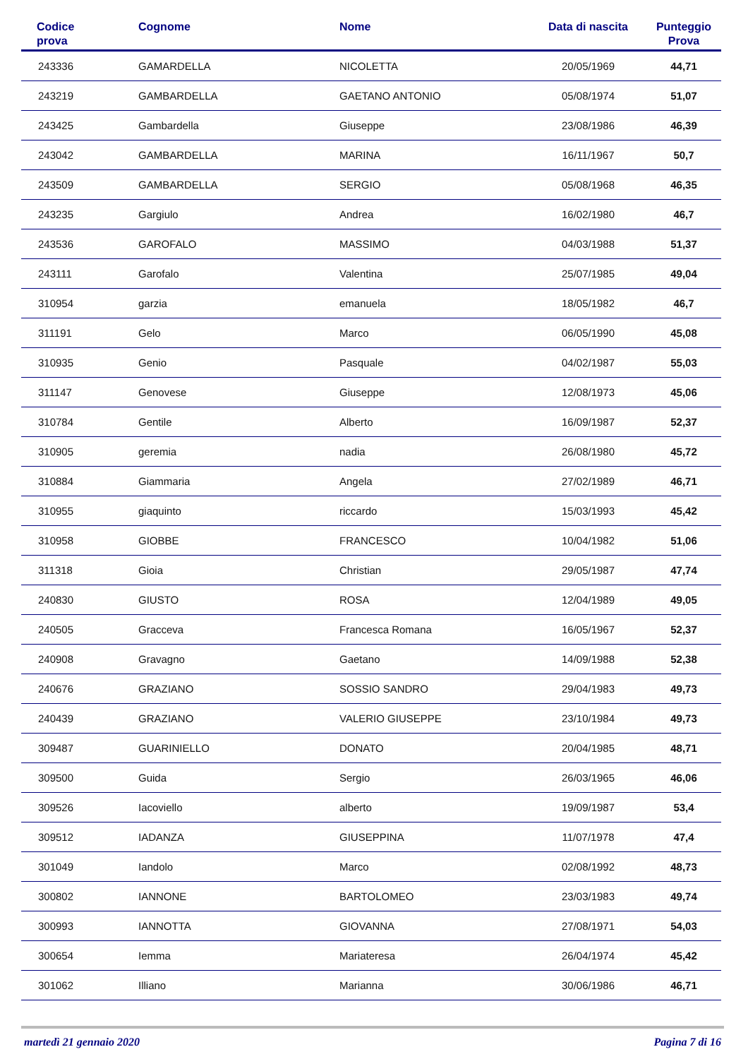| Codice prova | Cognome | Nome | Data di nascita | Punteggio Prova |
| --- | --- | --- | --- | --- |
| 243336 | GAMARDELLA | NICOLETTA | 20/05/1969 | 44,71 |
| 243219 | GAMBARDELLA | GAETANO ANTONIO | 05/08/1974 | 51,07 |
| 243425 | Gambardella | Giuseppe | 23/08/1986 | 46,39 |
| 243042 | GAMBARDELLA | MARINA | 16/11/1967 | 50,7 |
| 243509 | GAMBARDELLA | SERGIO | 05/08/1968 | 46,35 |
| 243235 | Gargiulo | Andrea | 16/02/1980 | 46,7 |
| 243536 | GAROFALO | MASSIMO | 04/03/1988 | 51,37 |
| 243111 | Garofalo | Valentina | 25/07/1985 | 49,04 |
| 310954 | garzia | emanuela | 18/05/1982 | 46,7 |
| 311191 | Gelo | Marco | 06/05/1990 | 45,08 |
| 310935 | Genio | Pasquale | 04/02/1987 | 55,03 |
| 311147 | Genovese | Giuseppe | 12/08/1973 | 45,06 |
| 310784 | Gentile | Alberto | 16/09/1987 | 52,37 |
| 310905 | geremia | nadia | 26/08/1980 | 45,72 |
| 310884 | Giammaria | Angela | 27/02/1989 | 46,71 |
| 310955 | giaquinto | riccardo | 15/03/1993 | 45,42 |
| 310958 | GIOBBE | FRANCESCO | 10/04/1982 | 51,06 |
| 311318 | Gioia | Christian | 29/05/1987 | 47,74 |
| 240830 | GIUSTO | ROSA | 12/04/1989 | 49,05 |
| 240505 | Gracceva | Francesca Romana | 16/05/1967 | 52,37 |
| 240908 | Gravagno | Gaetano | 14/09/1988 | 52,38 |
| 240676 | GRAZIANO | SOSSIO SANDRO | 29/04/1983 | 49,73 |
| 240439 | GRAZIANO | VALERIO GIUSEPPE | 23/10/1984 | 49,73 |
| 309487 | GUARINIELLO | DONATO | 20/04/1985 | 48,71 |
| 309500 | Guida | Sergio | 26/03/1965 | 46,06 |
| 309526 | Iacoviello | alberto | 19/09/1987 | 53,4 |
| 309512 | IADANZA | GIUSEPPINA | 11/07/1978 | 47,4 |
| 301049 | Iandolo | Marco | 02/08/1992 | 48,73 |
| 300802 | IANNONE | BARTOLOMEO | 23/03/1983 | 49,74 |
| 300993 | IANNOTTA | GIOVANNA | 27/08/1971 | 54,03 |
| 300654 | Iemma | Mariateresa | 26/04/1974 | 45,42 |
| 301062 | Illiano | Marianna | 30/06/1986 | 46,71 |
martedì 21 gennaio 2020 Pagina 7 di 16